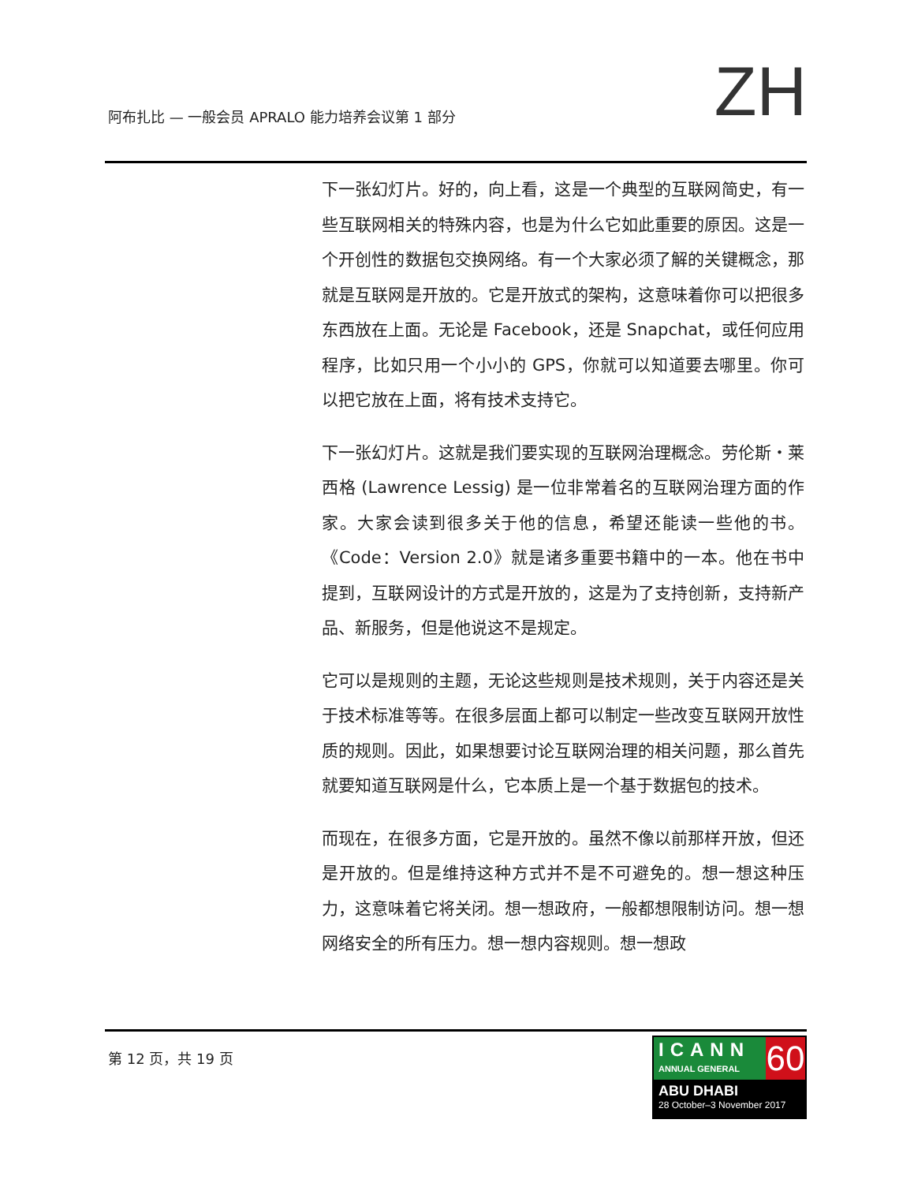阿布扎比 — 一般会员 APRALO 能力培养会议第 1 部分
ZH
下一张幻灯片。好的，向上看，这是一个典型的互联网简史，有一些互联网相关的特殊内容，也是为什么它如此重要的原因。这是一个开创性的数据包交换网络。有一个大家必须了解的关键概念，那就是互联网是开放的。它是开放式的架构，这意味着你可以把很多东西放在上面。无论是 Facebook，还是 Snapchat，或任何应用程序，比如只用一个小小的 GPS，你就可以知道要去哪里。你可以把它放在上面，将有技术支持它。
下一张幻灯片。这就是我们要实现的互联网治理概念。劳伦斯・莱西格 (Lawrence Lessig) 是一位非常着名的互联网治理方面的作家。大家会读到很多关于他的信息，希望还能读一些他的书。《Code：Version 2.0》就是诸多重要书籍中的一本。他在书中提到，互联网设计的方式是开放的，这是为了支持创新，支持新产品、新服务，但是他说这不是规定。
它可以是规则的主题，无论这些规则是技术规则，关于内容还是关于技术标准等等。在很多层面上都可以制定一些改变互联网开放性质的规则。因此，如果想要讨论互联网治理的相关问题，那么首先就要知道互联网是什么，它本质上是一个基于数据包的技术。
而现在，在很多方面，它是开放的。虽然不像以前那样开放，但还是开放的。但是维持这种方式并不是不可避免的。想一想这种压力，这意味着它将关闭。想一想政府，一般都想限制访问。想一想网络安全的所有压力。想一想内容规则。想一想政
第 12 页，共 19 页
ICANN
ANNUAL GENERAL
60
ABU DHABI
28 October–3 November 2017